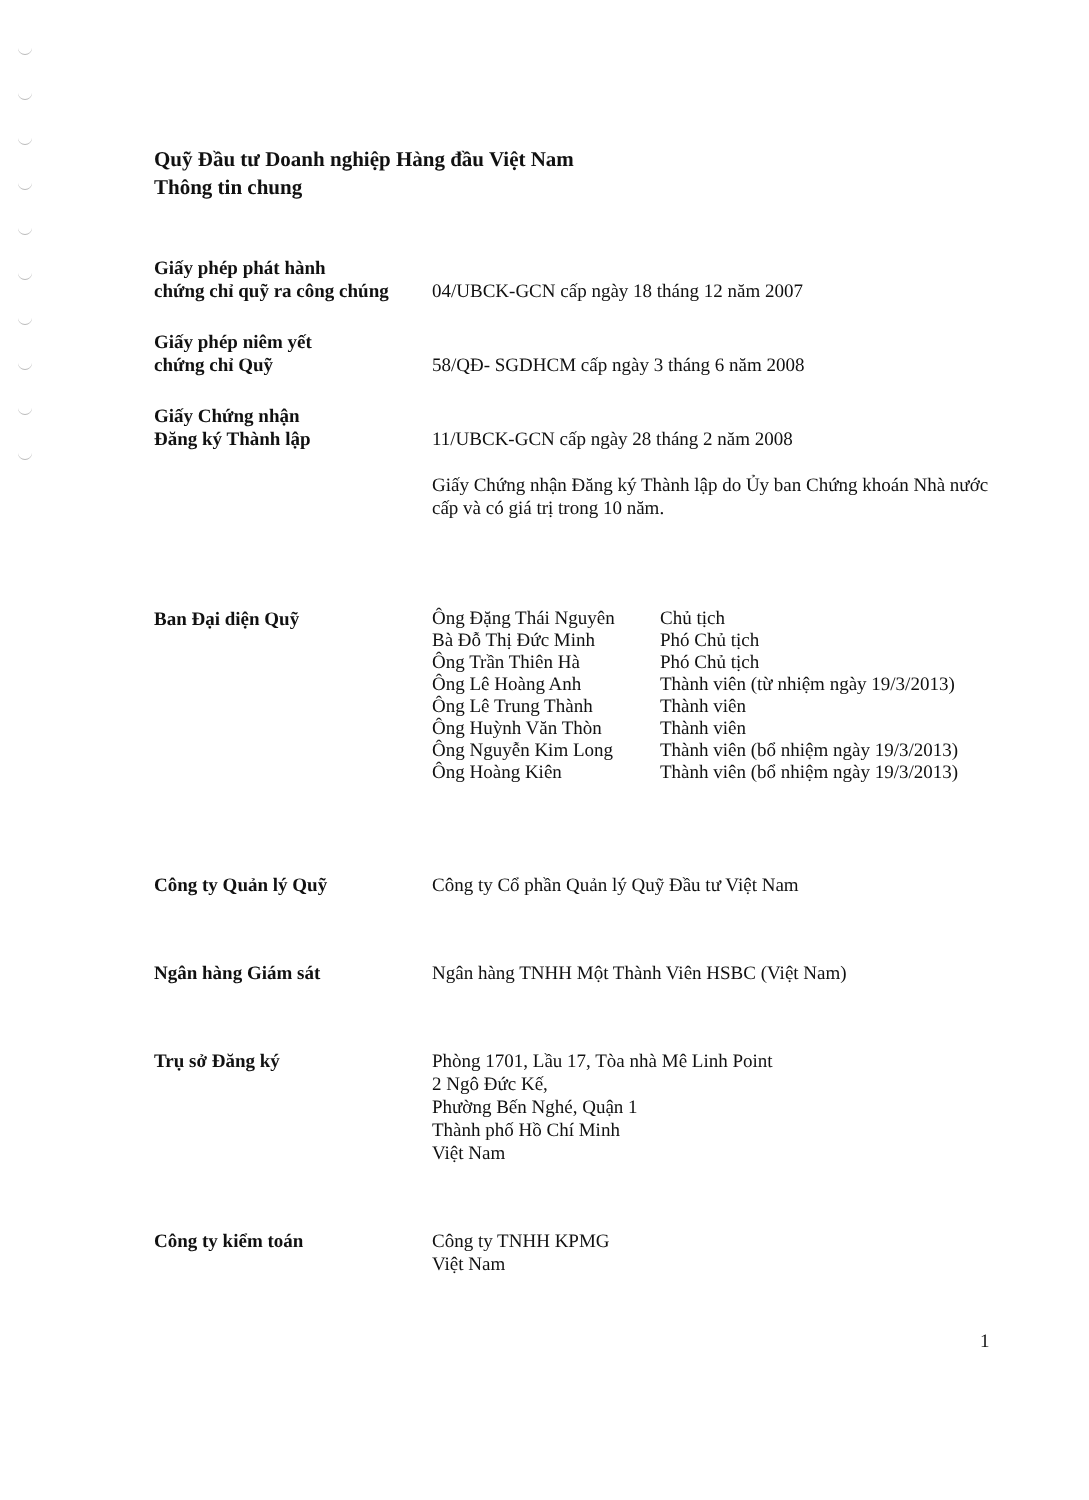Quỹ Đầu tư Doanh nghiệp Hàng đầu Việt Nam
Thông tin chung
| Giấy phép phát hành chứng chỉ quỹ ra công chúng | 04/UBCK-GCN cấp ngày 18 tháng 12 năm 2007 |
| Giấy phép niêm yết chứng chỉ Quỹ | 58/QĐ- SGDHCM cấp ngày 3 tháng 6 năm 2008 |
| Giấy Chứng nhận Đăng ký Thành lập | 11/UBCK-GCN cấp ngày 28 tháng 2 năm 2008 Giấy Chứng nhận Đăng ký Thành lập do Ủy ban Chứng khoán Nhà nước cấp và có giá trị trong 10 năm. |
| Ban Đại diện Quỹ | / Ông Đặng Thái Nguyên / Chủ tịch / / Bà Đỗ Thị Đức Minh / Phó Chủ tịch / / Ông Trần Thiên Hà / Phó Chủ tịch / / Ông Lê Hoàng Anh / Thành viên (từ nhiệm ngày 19/3/2013) / / Ông Lê Trung Thành / Thành viên / / Ông Huỳnh Văn Thòn / Thành viên / / Ông Nguyễn Kim Long / Thành viên (bổ nhiệm ngày 19/3/2013) / / Ông Hoàng Kiên / Thành viên (bổ nhiệm ngày 19/3/2013) / |
| Công ty Quản lý Quỹ | Công ty Cổ phần Quản lý Quỹ Đầu tư Việt Nam |
| Ngân hàng Giám sát | Ngân hàng TNHH Một Thành Viên HSBC (Việt Nam) |
| Trụ sở Đăng ký | Phòng 1701, Lầu 17, Tòa nhà Mê Linh Point 2 Ngô Đức Kế, Phường Bến Nghé, Quận 1 Thành phố Hồ Chí Minh Việt Nam |
| Công ty kiểm toán | Công ty TNHH KPMG Việt Nam |
1